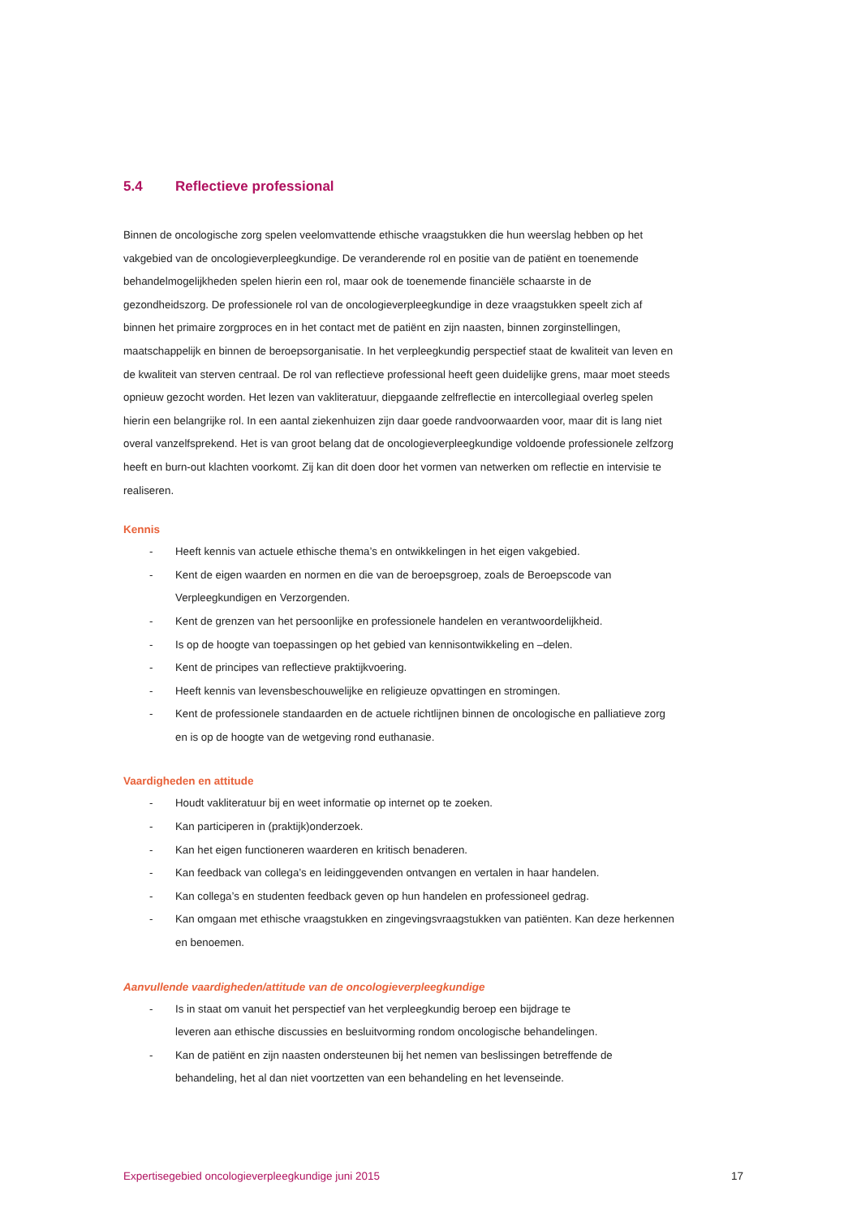5.4 Reflectieve professional
Binnen de oncologische zorg spelen veelomvattende ethische vraagstukken die hun weerslag hebben op het vakgebied van de oncologieverpleegkundige. De veranderende rol en positie van de patiënt en toenemende behandelmogelijkheden spelen hierin een rol, maar ook de toenemende financiële schaarste in de gezondheidszorg. De professionele rol van de oncologieverpleegkundige in deze vraagstukken speelt zich af binnen het primaire zorgproces en in het contact met de patiënt en zijn naasten, binnen zorginstellingen, maatschappelijk en binnen de beroepsorganisatie. In het verpleegkundig perspectief staat de kwaliteit van leven en de kwaliteit van sterven centraal. De rol van reflectieve professional heeft geen duidelijke grens, maar moet steeds opnieuw gezocht worden. Het lezen van vakliteratuur, diepgaande zelfreflectie en intercollegiaal overleg spelen hierin een belangrijke rol. In een aantal ziekenhuizen zijn daar goede randvoorwaarden voor, maar dit is lang niet overal vanzelfsprekend. Het is van groot belang dat de oncologieverpleegkundige voldoende professionele zelfzorg heeft en burn-out klachten voorkomt. Zij kan dit doen door het vormen van netwerken om reflectie en intervisie te realiseren.
Kennis
- Heeft kennis van actuele ethische thema’s en ontwikkelingen in het eigen vakgebied.
- Kent de eigen waarden en normen en die van de beroepsgroep, zoals de Beroepscode van Verpleegkundigen en Verzorgenden.
- Kent de grenzen van het persoonlijke en professionele handelen en verantwoordelijkheid.
- Is op de hoogte van toepassingen op het gebied van kennisontwikkeling en –delen.
- Kent de principes van reflectieve praktijkvoering.
- Heeft kennis van levensbeschouwelijke en religieuze opvattingen en stromingen.
- Kent de professionele standaarden en de actuele richtlijnen binnen de oncologische en palliatieve zorg en is op de hoogte van de wetgeving rond euthanasie.
Vaardigheden en attitude
- Houdt vakliteratuur bij en weet informatie op internet op te zoeken.
- Kan participeren in (praktijk)onderzoek.
- Kan het eigen functioneren waarderen en kritisch benaderen.
- Kan feedback van collega’s en leidinggevenden ontvangen en vertalen in haar handelen.
- Kan collega’s en studenten feedback geven op hun handelen en professioneel gedrag.
- Kan omgaan met ethische vraagstukken en zingevingsvraagstukken van patiënten. Kan deze herkennen en benoemen.
Aanvullende vaardigheden/attitude van de oncologieverpleegkundige
- Is in staat om vanuit het perspectief van het verpleegkundig beroep een bijdrage te
leveren aan ethische discussies en besluitvorming rondom oncologische behandelingen.
- Kan de patiënt en zijn naasten ondersteunen bij het nemen van beslissingen betreffende de behandeling, het al dan niet voortzetten van een behandeling en het levenseinde.
Expertisegebied oncologieverpleegkundige juni 2015 17